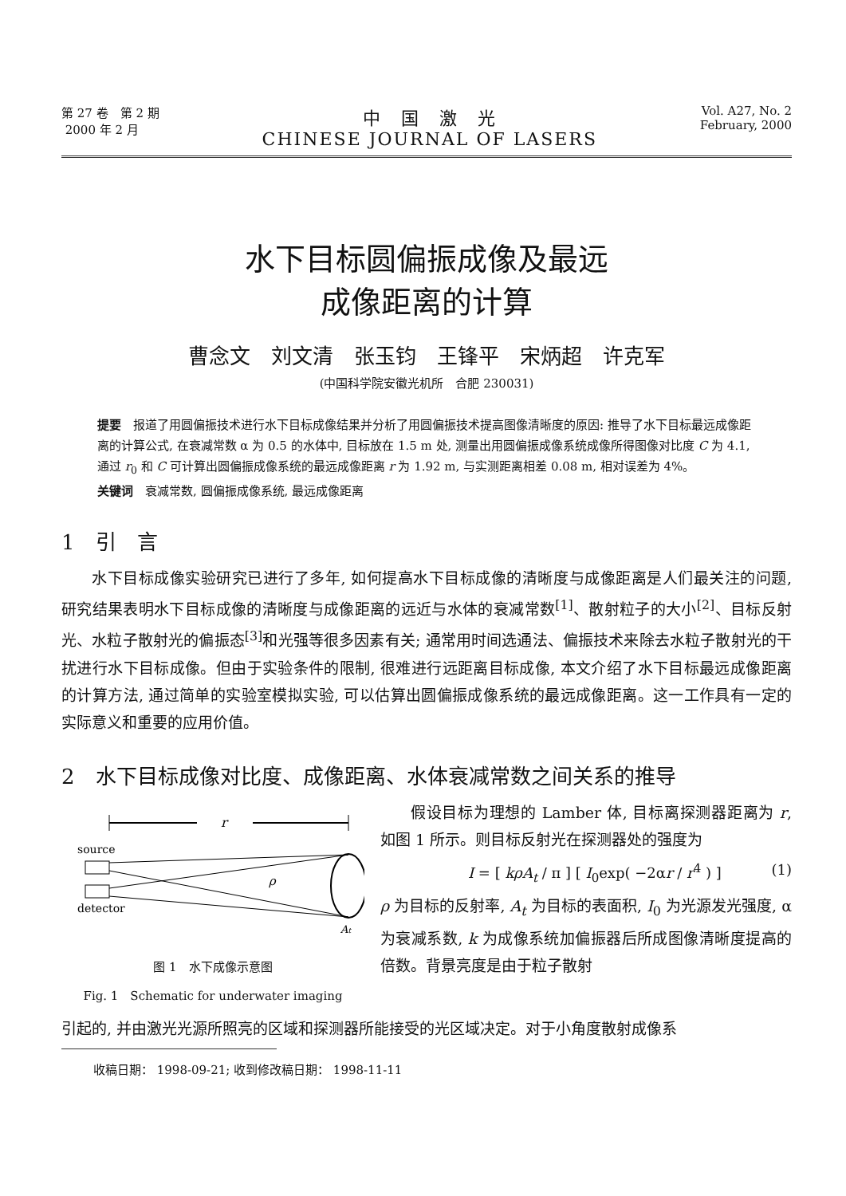第 27 卷　第 2 期
2000 年 2 月
中　国　激　光
CHINESE JOURNAL OF LASERS
Vol. A27, No. 2
February, 2000
水下目标圆偏振成像及最远
成像距离的计算
曹念文　刘文清　张玉钧　王锋平　宋炳超　许克军
(中国科学院安徽光机所　合肥 230031)
提要　报道了用圆偏振技术进行水下目标成像结果并分析了用圆偏振技术提高图像清晰度的原因: 推导了水下目标最远成像距离的计算公式, 在衰减常数 α 为 0.5 的水体中, 目标放在 1.5 m 处, 测量出用圆偏振成像系统成像所得图像对比度 C 为 4.1, 通过 r<sub>0</sub> 和 C 可计算出圆偏振成像系统的最远成像距离 r 为 1.92 m, 与实测距离相差 0.08 m, 相对误差为 4%。
关键词　衰减常数, 圆偏振成像系统, 最远成像距离
1　引　言
水下目标成像实验研究已进行了多年, 如何提高水下目标成像的清晰度与成像距离是人们最关注的问题, 研究结果表明水下目标成像的清晰度与成像距离的远近与水体的衰减常数<sup>[1]</sup>、散射粒子的大小<sup>[2]</sup>、目标反射光、水粒子散射光的偏振态<sup>[3]</sup>和光强等很多因素有关; 通常用时间选通法、偏振技术来除去水粒子散射光的干扰进行水下目标成像。但由于实验条件的限制, 很难进行远距离目标成像, 本文介绍了水下目标最远成像距离的计算方法, 通过简单的实验室模拟实验, 可以估算出圆偏振成像系统的最远成像距离。这一工作具有一定的实际意义和重要的应用价值。
2　水下目标成像对比度、成像距离、水体衰减常数之间关系的推导
r
source
ρ
detector
At
图 1　水下成像示意图
Fig. 1　Schematic for underwater imaging
假设目标为理想的 Lamber 体, 目标离探测器距离为 r, 如图 1 所示。则目标反射光在探测器处的强度为
I = [ kρA<sub>t</sub> / π ] [ I<sub>0</sub>exp( −2αr / r<sup>4</sup> ) ] (1)
ρ 为目标的反射率, A<sub>t</sub> 为目标的表面积, I<sub>0</sub> 为光源发光强度, α 为衰减系数, k 为成像系统加偏振器后所成图像清晰度提高的倍数。背景亮度是由于粒子散射
引起的, 并由激光光源所照亮的区域和探测器所能接受的光区域决定。对于小角度散射成像系
收稿日期： 1998-09-21; 收到修改稿日期： 1998-11-11